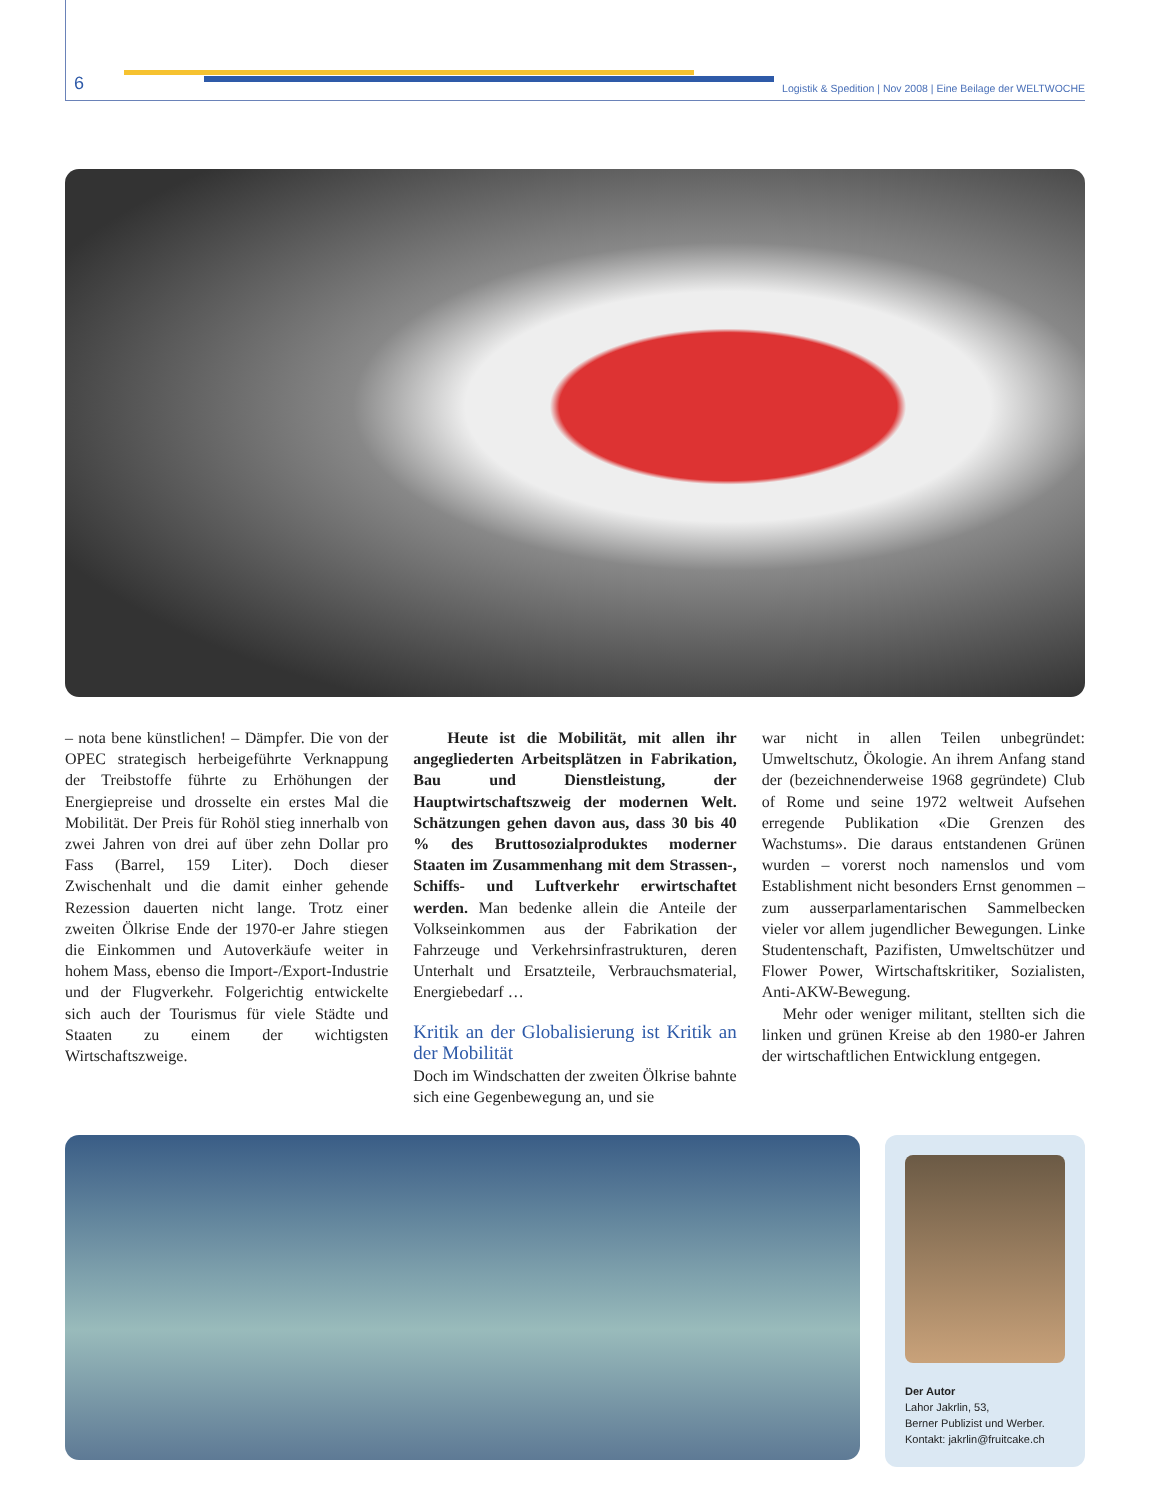6
Logistik & Spedition | Nov 2008 | Eine Beilage der WELTWOCHE
– nota bene künstlichen! – Dämpfer. Die von der OPEC strategisch herbeigeführte Verknappung der Treibstoffe führte zu Erhöhungen der Energiepreise und drosselte ein erstes Mal die Mobilität. Der Preis für Rohöl stieg innerhalb von zwei Jahren von drei auf über zehn Dollar pro Fass (Barrel, 159 Liter). Doch dieser Zwischenhalt und die damit einher gehende Rezession dauerten nicht lange. Trotz einer zweiten Ölkrise Ende der 1970-er Jahre stiegen die Einkommen und Autoverkäufe weiter in hohem Mass, ebenso die Import-/Export-Industrie und der Flugverkehr. Folgerichtig entwickelte sich auch der Tourismus für viele Städte und Staaten zu einem der wichtigsten Wirtschaftszweige.
Heute ist die Mobilität, mit allen ihr angegliederten Arbeitsplätzen in Fabrikation, Bau und Dienstleistung, der Hauptwirtschaftszweig der modernen Welt. Schätzungen gehen davon aus, dass 30 bis 40 % des Bruttosozialproduktes moderner Staaten im Zusammenhang mit dem Strassen-, Schiffs- und Luftverkehr erwirtschaftet werden. Man bedenke allein die Anteile der Volkseinkommen aus der Fabrikation der Fahrzeuge und Verkehrsinfrastrukturen, deren Unterhalt und Ersatzteile, Verbrauchsmaterial, Energiebedarf …
Kritik an der Globalisierung ist Kritik an der Mobilität
Doch im Windschatten der zweiten Ölkrise bahnte sich eine Gegenbewegung an, und sie
war nicht in allen Teilen unbegründet: Umweltschutz, Ökologie. An ihrem Anfang stand der (bezeichnenderweise 1968 gegründete) Club of Rome und seine 1972 weltweit Aufsehen erregende Publikation «Die Grenzen des Wachstums». Die daraus entstandenen Grünen wurden – vorerst noch namenslos und vom Establishment nicht besonders Ernst genommen – zum ausserparlamentarischen Sammelbecken vieler vor allem jugendlicher Bewegungen. Linke Studentenschaft, Pazifisten, Umweltschützer und Flower Power, Wirtschaftskritiker, Sozialisten, Anti-AKW-Bewegung.
Mehr oder weniger militant, stellten sich die linken und grünen Kreise ab den 1980-er Jahren der wirtschaftlichen Entwicklung entgegen.
Der Autor
Lahor Jakrlin, 53,
Berner Publizist und Werber.
Kontakt: jakrlin@fruitcake.ch